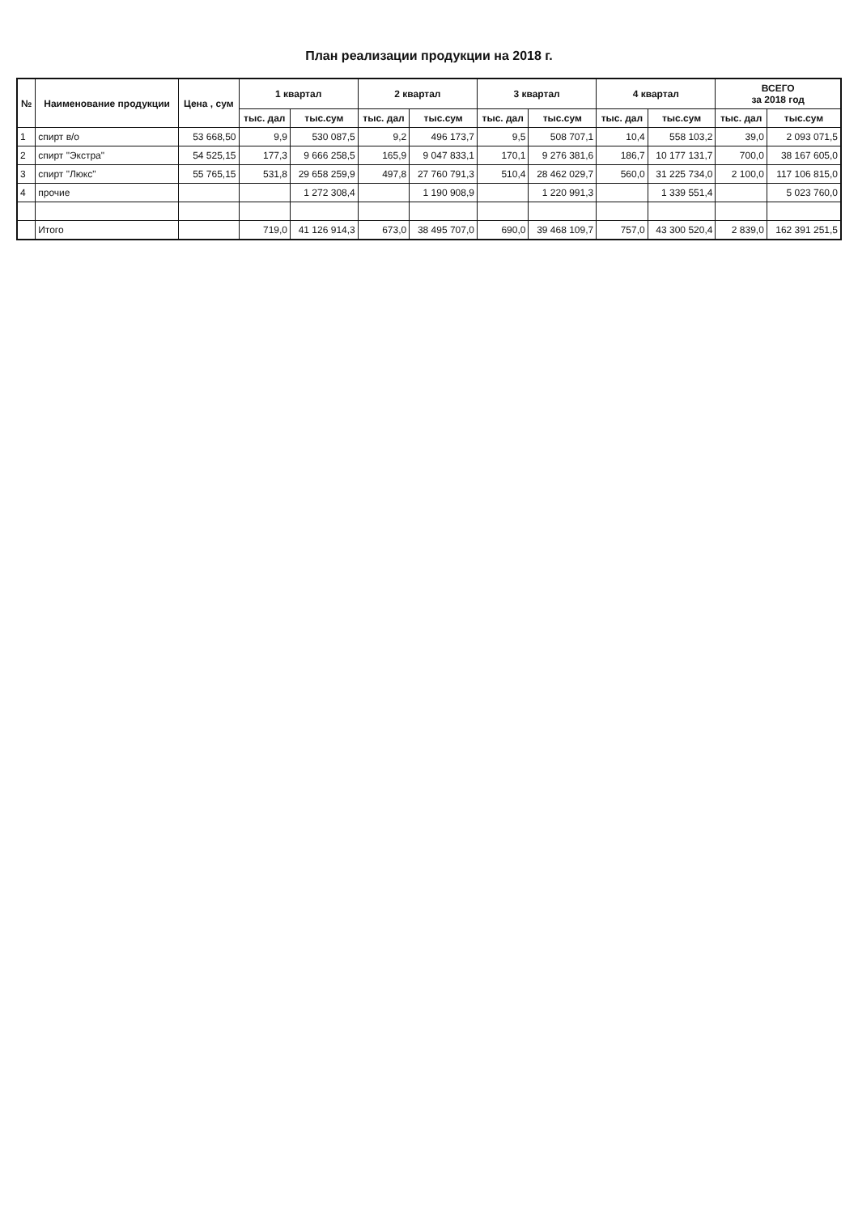План реализации продукции на 2018 г.
| № | Наименование продукции | Цена , сум | 1 квартал | | 2 квартал | | 3 квартал | | 4 квартал | | ВСЕГО за 2018 год | |
| --- | --- | --- | --- | --- | --- | --- | --- | --- | --- | --- | --- | --- |
| | | | тыс. дал | тыс.сум | тыс. дал | тыс.сум | тыс. дал | тыс.сум | тыс. дал | тыс.сум | тыс. дал | тыс.сум |
| 1 | спирт в/о | 53 668,50 | 9,9 | 530 087,5 | 9,2 | 496 173,7 | 9,5 | 508 707,1 | 10,4 | 558 103,2 | 39,0 | 2 093 071,5 |
| 2 | спирт "Экстра" | 54 525,15 | 177,3 | 9 666 258,5 | 165,9 | 9 047 833,1 | 170,1 | 9 276 381,6 | 186,7 | 10 177 131,7 | 700,0 | 38 167 605,0 |
| 3 | спирт "Люкс" | 55 765,15 | 531,8 | 29 658 259,9 | 497,8 | 27 760 791,3 | 510,4 | 28 462 029,7 | 560,0 | 31 225 734,0 | 2 100,0 | 117 106 815,0 |
| 4 | прочие | | | 1 272 308,4 | | 1 190 908,9 | | 1 220 991,3 | | 1 339 551,4 | | 5 023 760,0 |
| | Итого | | 719,0 | 41 126 914,3 | 673,0 | 38 495 707,0 | 690,0 | 39 468 109,7 | 757,0 | 43 300 520,4 | 2 839,0 | 162 391 251,5 |